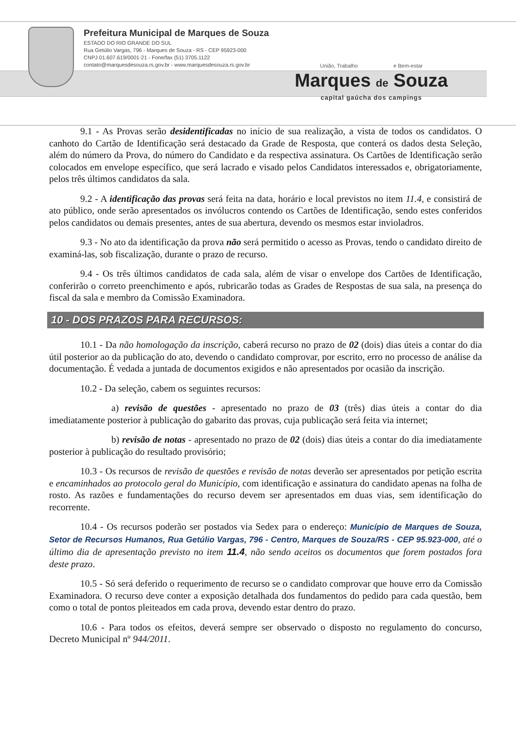Prefeitura Municipal de Marques de Souza
ESTADO DO RIO GRANDE DO SUL
Rua Getúlio Vargas, 796 - Marques de Souza - RS - CEP 95923-000
CNPJ 01.607.619/0001-21 - Fone/fax (51) 3705.1122
contato@marquesdesouza.rs.gov.br - www.marquesdesouza.rs.gov.br
União, Trabalho e Bem-estar
Marques de Souza
capital gaúcha dos campings
9.1 - As Provas serão desidentificadas no início de sua realização, a vista de todos os candidatos. O canhoto do Cartão de Identificação será destacado da Grade de Resposta, que conterá os dados desta Seleção, além do número da Prova, do número do Candidato e da respectiva assinatura. Os Cartões de Identificação serão colocados em envelope específico, que será lacrado e visado pelos Candidatos interessados e, obrigatoriamente, pelos três últimos candidatos da sala.
9.2 - A identificação das provas será feita na data, horário e local previstos no item 11.4, e consistirá de ato público, onde serão apresentados os invólucros contendo os Cartões de Identificação, sendo estes conferidos pelos candidatos ou demais presentes, antes de sua abertura, devendo os mesmos estar invioladros.
9.3 - No ato da identificação da prova não será permitido o acesso as Provas, tendo o candidato direito de examiná-las, sob fiscalização, durante o prazo de recurso.
9.4 - Os três últimos candidatos de cada sala, além de visar o envelope dos Cartões de Identificação, conferirão o correto preenchimento e após, rubricarão todas as Grades de Respostas de sua sala, na presença do fiscal da sala e membro da Comissão Examinadora.
10 - DOS PRAZOS PARA RECURSOS:
10.1 - Da não homologação da inscrição, caberá recurso no prazo de 02 (dois) dias úteis a contar do dia útil posterior ao da publicação do ato, devendo o candidato comprovar, por escrito, erro no processo de análise da documentação. É vedada a juntada de documentos exigidos e não apresentados por ocasião da inscrição.
10.2 - Da seleção, cabem os seguintes recursos:
a) revisão de questões - apresentado no prazo de 03 (três) dias úteis a contar do dia imediatamente posterior à publicação do gabarito das provas, cuja publicação será feita via internet;
b) revisão de notas - apresentado no prazo de 02 (dois) dias úteis a contar do dia imediatamente posterior à publicação do resultado provisório;
10.3 - Os recursos de revisão de questões e revisão de notas deverão ser apresentados por petição escrita e encaminhados ao protocolo geral do Município, com identificação e assinatura do candidato apenas na folha de rosto. As razões e fundamentações do recurso devem ser apresentados em duas vias, sem identificação do recorrente.
10.4 - Os recursos poderão ser postados via Sedex para o endereço: Município de Marques de Souza, Setor de Recursos Humanos, Rua Getúlio Vargas, 796 - Centro, Marques de Souza/RS - CEP 95.923-000, até o último dia de apresentação previsto no item 11.4, não sendo aceitos os documentos que forem postados fora deste prazo.
10.5 - Só será deferido o requerimento de recurso se o candidato comprovar que houve erro da Comissão Examinadora. O recurso deve conter a exposição detalhada dos fundamentos do pedido para cada questão, bem como o total de pontos pleiteados em cada prova, devendo estar dentro do prazo.
10.6 - Para todos os efeitos, deverá sempre ser observado o disposto no regulamento do concurso, Decreto Municipal nº 944/2011.